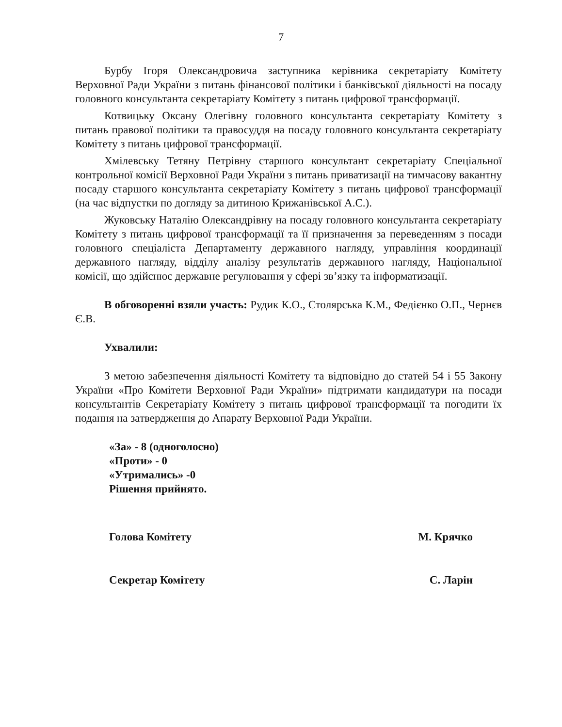7
Бурбу Ігоря Олександровича заступника керівника секретаріату Комітету Верховної Ради України з питань фінансової політики і банківської діяльності на посаду головного консультанта секретаріату Комітету з питань цифрової трансформації.
Котвицьку Оксану Олегівну головного консультанта секретаріату Комітету з питань правової політики та правосуддя на посаду головного консультанта секретаріату Комітету з питань цифрової трансформації.
Хмілевську Тетяну Петрівну старшого консультант секретаріату Спеціальної контрольної комісії Верховної Ради України з питань приватизації на тимчасову вакантну посаду старшого консультанта секретаріату Комітету з питань цифрової трансформації (на час відпустки по догляду за дитиною Крижанівської А.С.).
Жуковську Наталію Олександрівну на посаду головного консультанта секретаріату Комітету з питань цифрової трансформації та її призначення за переведенням з посади головного спеціаліста Департаменту державного нагляду, управління координації державного нагляду, відділу аналізу результатів державного нагляду, Національної комісії, що здійснює державне регулювання у сфері зв’язку та інформатизації.
В обговоренні взяли участь: Рудик К.О., Столярська К.М., Федієнко О.П., Чернєв Є.В.
Ухвалили:
З метою забезпечення діяльності Комітету та відповідно до статей 54 і 55 Закону України «Про Комітети Верховної Ради України» підтримати кандидатури на посади консультантів Секретаріату Комітету з питань цифрової трансформації та погодити їх подання на затвердження до Апарату Верховної Ради України.
«За» - 8 (одноголосно)
«Проти» - 0
«Утримались» -0
Рішення прийнято.
Голова Комітету М. Крячко
Секретар Комітету С. Ларін